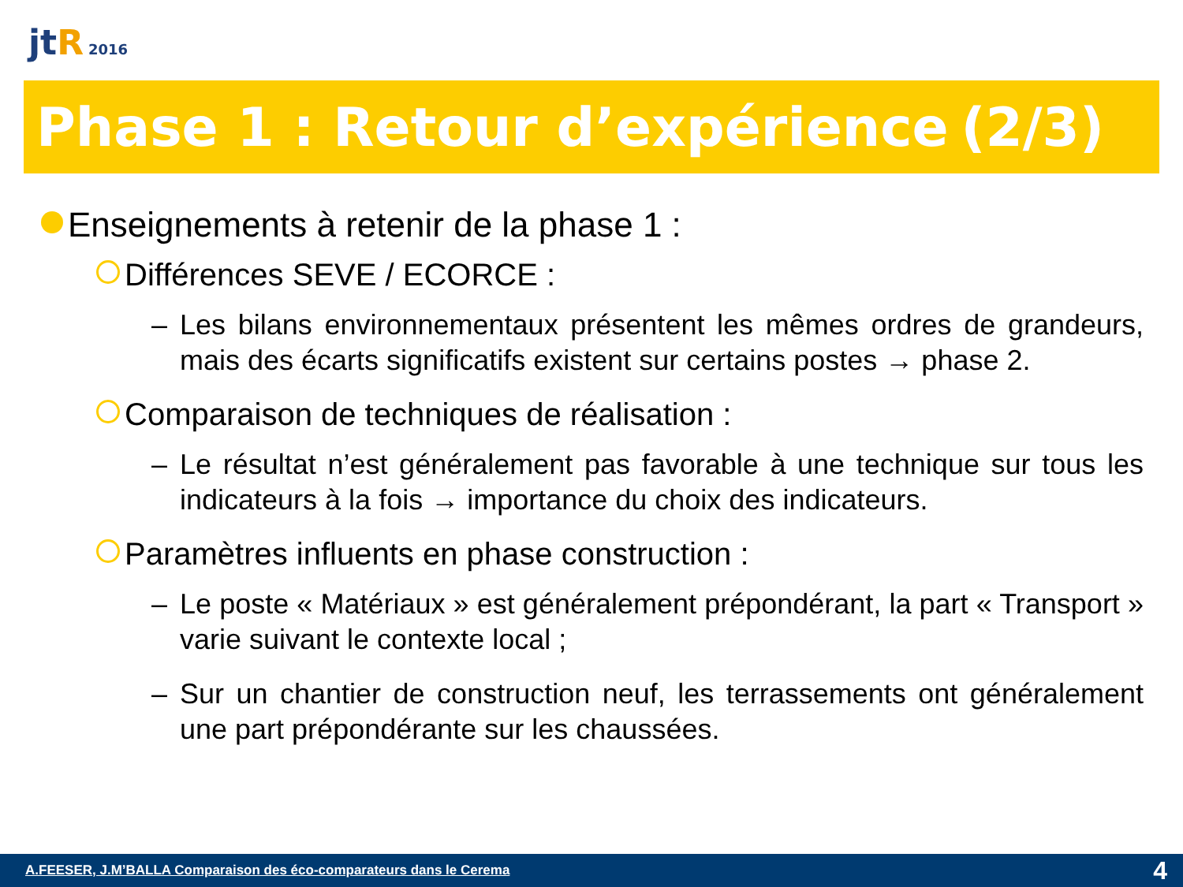jtR 2016
Phase 1 : Retour d’expérience (2/3)
Enseignements à retenir de la phase 1 :
Différences SEVE / ECORCE :
– Les bilans environnementaux présentent les mêmes ordres de grandeurs, mais des écarts significatifs existent sur certains postes → phase 2.
Comparaison de techniques de réalisation :
– Le résultat n’est généralement pas favorable à une technique sur tous les indicateurs à la fois → importance du choix des indicateurs.
Paramètres influents en phase construction :
– Le poste « Matériaux » est généralement prépondérant, la part « Transport » varie suivant le contexte local ;
– Sur un chantier de construction neuf, les terrassements ont généralement une part prépondérante sur les chaussées.
A.FEESER, J.M’BALLA Comparaison des éco-comparateurs dans le Cerema 4